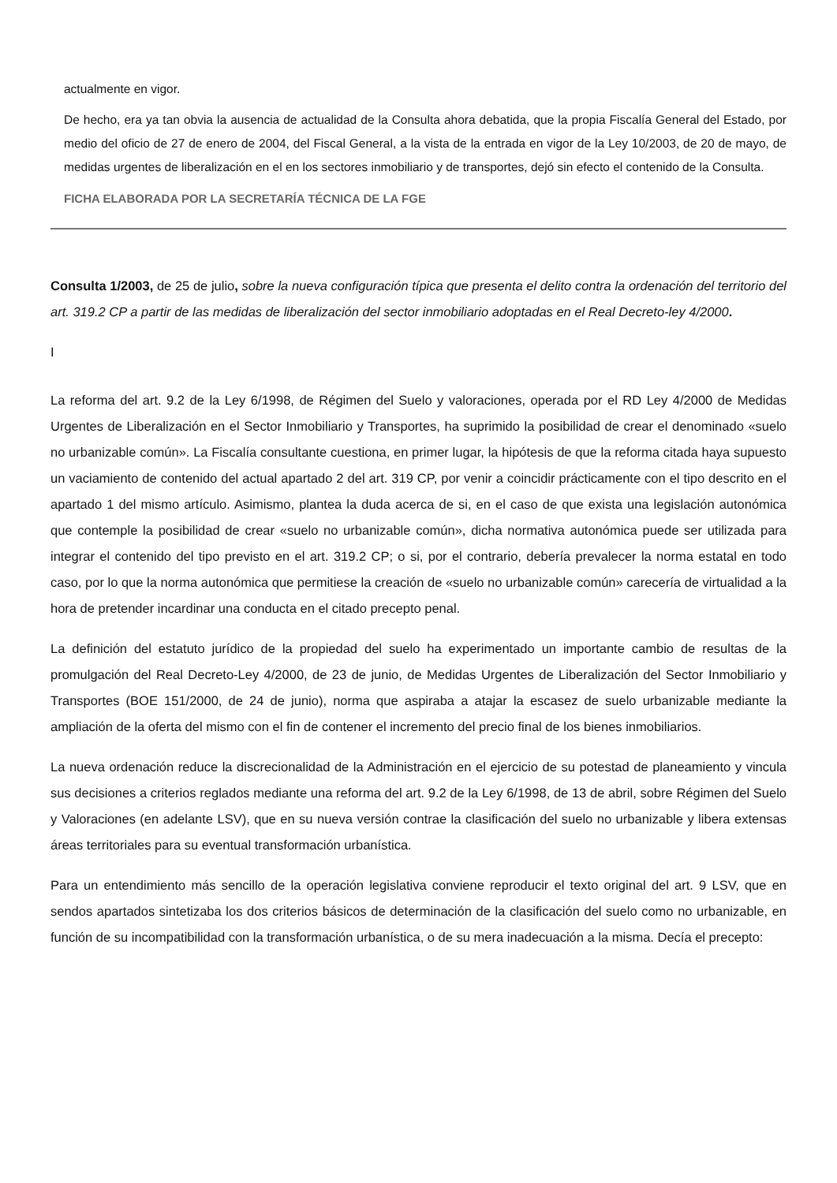actualmente en vigor.
De hecho, era ya tan obvia la ausencia de actualidad de la Consulta ahora debatida, que la propia Fiscalía General del Estado, por medio del oficio de 27 de enero de 2004, del Fiscal General, a la vista de la entrada en vigor de la Ley 10/2003, de 20 de mayo, de medidas urgentes de liberalización en el en los sectores inmobiliario y de transportes, dejó sin efecto el contenido de la Consulta.
FICHA ELABORADA POR LA SECRETARÍA TÉCNICA DE LA FGE
Consulta 1/2003, de 25 de julio, sobre la nueva configuración típica que presenta el delito contra la ordenación del territorio del art. 319.2 CP a partir de las medidas de liberalización del sector inmobiliario adoptadas en el Real Decreto-ley 4/2000.
I
La reforma del art. 9.2 de la Ley 6/1998, de Régimen del Suelo y valoraciones, operada por el RD Ley 4/2000 de Medidas Urgentes de Liberalización en el Sector Inmobiliario y Transportes, ha suprimido la posibilidad de crear el denominado «suelo no urbanizable común». La Fiscalía consultante cuestiona, en primer lugar, la hipótesis de que la reforma citada haya supuesto un vaciamiento de contenido del actual apartado 2 del art. 319 CP, por venir a coincidir prácticamente con el tipo descrito en el apartado 1 del mismo artículo. Asimismo, plantea la duda acerca de si, en el caso de que exista una legislación autonómica que contemple la posibilidad de crear «suelo no urbanizable común», dicha normativa autonómica puede ser utilizada para integrar el contenido del tipo previsto en el art. 319.2 CP; o si, por el contrario, debería prevalecer la norma estatal en todo caso, por lo que la norma autonómica que permitiese la creación de «suelo no urbanizable común» carecería de virtualidad a la hora de pretender incardinar una conducta en el citado precepto penal.
La definición del estatuto jurídico de la propiedad del suelo ha experimentado un importante cambio de resultas de la promulgación del Real Decreto-Ley 4/2000, de 23 de junio, de Medidas Urgentes de Liberalización del Sector Inmobiliario y Transportes (BOE 151/2000, de 24 de junio), norma que aspiraba a atajar la escasez de suelo urbanizable mediante la ampliación de la oferta del mismo con el fin de contener el incremento del precio final de los bienes inmobiliarios.
La nueva ordenación reduce la discrecionalidad de la Administración en el ejercicio de su potestad de planeamiento y vincula sus decisiones a criterios reglados mediante una reforma del art. 9.2 de la Ley 6/1998, de 13 de abril, sobre Régimen del Suelo y Valoraciones (en adelante LSV), que en su nueva versión contrae la clasificación del suelo no urbanizable y libera extensas áreas territoriales para su eventual transformación urbanística.
Para un entendimiento más sencillo de la operación legislativa conviene reproducir el texto original del art. 9 LSV, que en sendos apartados sintetizaba los dos criterios básicos de determinación de la clasificación del suelo como no urbanizable, en función de su incompatibilidad con la transformación urbanística, o de su mera inadecuación a la misma. Decía el precepto: